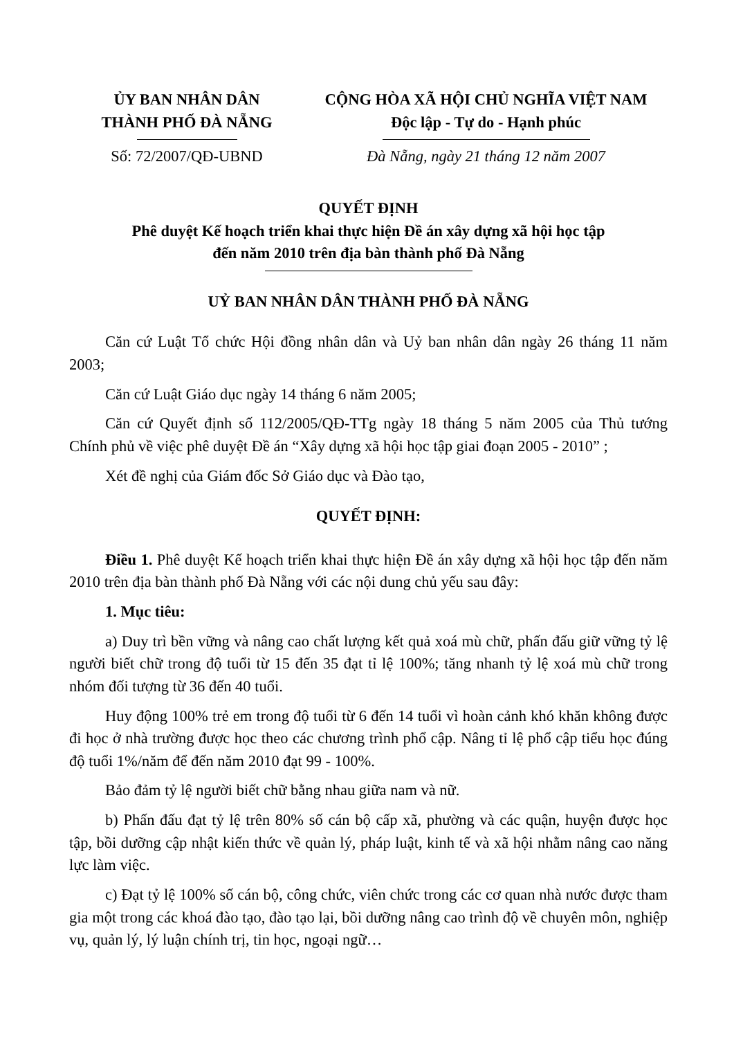ỦY BAN NHÂN DÂN
THÀNH PHỐ ĐÀ NẴNG
CỘNG HÒA XÃ HỘI CHỦ NGHĨA VIỆT NAM
Độc lập - Tự do - Hạnh phúc
Số: 72/2007/QĐ-UBND Đà Nẵng, ngày 21 tháng 12 năm 2007
QUYẾT ĐỊNH
Phê duyệt Kế hoạch triển khai thực hiện Đề án xây dựng xã hội học tập
đến năm 2010 trên địa bàn thành phố Đà Nẵng
UỶ BAN NHÂN DÂN THÀNH PHỐ ĐÀ NẴNG
Căn cứ Luật Tổ chức Hội đồng nhân dân và Uỷ ban nhân dân ngày 26 tháng 11 năm 2003;
Căn cứ Luật Giáo dục ngày 14 tháng 6 năm 2005;
Căn cứ Quyết định số 112/2005/QĐ-TTg ngày 18 tháng 5 năm 2005 của Thủ tướng Chính phủ về việc phê duyệt Đề án “Xây dựng xã hội học tập giai đoạn 2005 - 2010” ;
Xét đề nghị của Giám đốc Sở Giáo dục và Đào tạo,
QUYẾT ĐỊNH:
Điều 1. Phê duyệt Kế hoạch triển khai thực hiện Đề án xây dựng xã hội học tập đến năm 2010 trên địa bàn thành phố Đà Nẵng với các nội dung chủ yếu sau đây:
1. Mục tiêu:
a) Duy trì bền vững và nâng cao chất lượng kết quả xoá mù chữ, phấn đấu giữ vững tỷ lệ người biết chữ trong độ tuổi từ 15 đến 35 đạt tỉ lệ 100%; tăng nhanh tỷ lệ xoá mù chữ trong nhóm đối tượng từ 36 đến 40 tuổi.
Huy động 100% trẻ em trong độ tuổi từ 6 đến 14 tuổi vì hoàn cảnh khó khăn không được đi học ở nhà trường được học theo các chương trình phổ cập. Nâng tỉ lệ phổ cập tiểu học đúng độ tuổi 1%/năm để đến năm 2010 đạt 99 - 100%.
Bảo đảm tỷ lệ người biết chữ bằng nhau giữa nam và nữ.
b) Phấn đấu đạt tỷ lệ trên 80% số cán bộ cấp xã, phường và các quận, huyện được học tập, bồi dưỡng cập nhật kiến thức về quản lý, pháp luật, kinh tế và xã hội nhằm nâng cao năng lực làm việc.
c) Đạt tỷ lệ 100% số cán bộ, công chức, viên chức trong các cơ quan nhà nước được tham gia một trong các khoá đào tạo, đào tạo lại, bồi dưỡng nâng cao trình độ về chuyên môn, nghiệp vụ, quản lý, lý luận chính trị, tin học, ngoại ngữ…